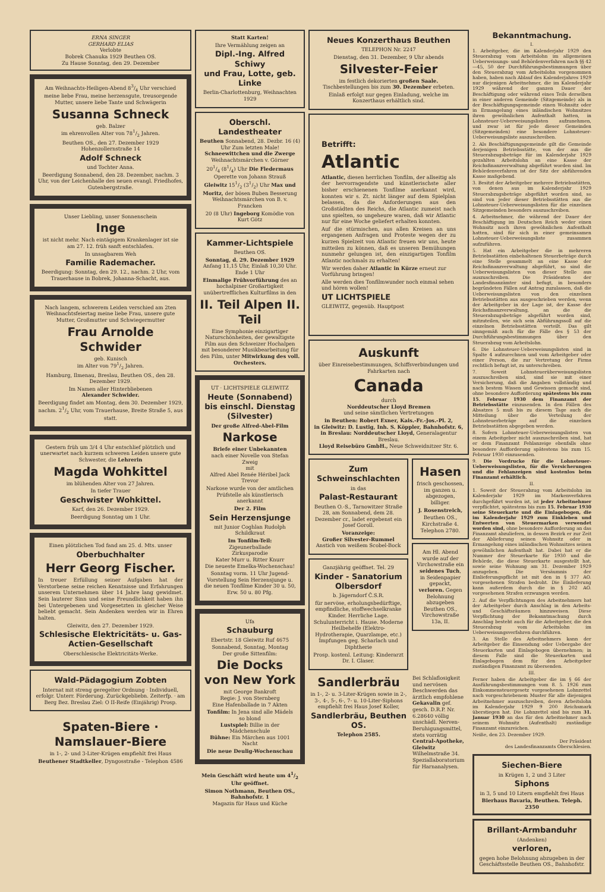ERNA SINGER
GERHARD ELIAS
Verlobte
Bobrek Chanuka 1929 Beuthen OS.
Zu Hause Sonntag, den 29. Dezember
Am Weihnachts-Heiligen-Abend 83/4 Uhr verschied meine liebe Frau, meine herzensgute, treusorgende Mutter, unsere liebe Tante und Schwägerin
Susanna Schneck
geb. Balzer
im ehrenvollen Alter von 781/2 Jahren.
Beuthen OS., den 27. Dezember 1929
Hohenzollernstraße 14
Adolf Schneck
und Tochter Anna.
Beerdigung Sonnabend, den 28. Dezember, nachm. 3 Uhr, von der Leichenhalle des neuen evangl. Friedhofes, Gutenbergstraße.
Unser Liebling, unser Sonnenschein
Inge
ist nicht mehr. Nach eintägigem Krankenlager ist sie am 27. 12. früh sanft entschlafen.
In unsagbarem Weh
Familie Rademacher.
Beerdigung: Sonntag, den 29. 12., nachm. 2 Uhr, vom Trauerhause in Bobrek, Johanna-Schacht, aus.
Nach langem, schwerem Leiden verschied am 2ten Weihnachtsfeiertag meine liebe Frau, unsere gute Mutter, Großmutter und Schwiegermutter
Frau Arnolde Schwider
geb. Kunisch
im Alter von 791/2 Jahren.
Hamburg, Ilmenau, Breslau, Beuthen OS., den 28. Dezember 1929.
Im Namen aller Hinterbliebenen
Alexander Schwider.
Beerdigung findet am Montag, dem 30. Dezember 1929, nachm. 21/2 Uhr, vom Trauerhause, Breite Straße 5, aus statt.
Gestern früh um 3/4 4 Uhr entschlief plötzlich und unerwartet nach kurzem schweren Leiden unsere gute Schwester, die Lehrerin
Magda Wohkittel
im blühenden Alter von 27 Jahren.
In tiefer Trauer
Geschwister Wohkittel.
Karf, den 26. Dezember 1929.
Beerdigung Sonntag um 1 Uhr.
Einen plötzlichen Tod fand am 25. d. Mts. unser
Oberbuchhalter
Herr Georg Fischer.
In treuer Erfüllung seiner Aufgaben hat der Verstorbene seine reichen Kenntnisse und Erfahrungen unserem Unternehmen über 14 Jahre lang gewidmet. Sein lauterer Sinn und seine Freundlichkeit haben ihn bei Untergebenen und Vorgesetzten in gleicher Weise beliebt gemacht. Sein Andenken werden wir in Ehren halten.
Gleiwitz, den 27. Dezember 1929.
Schlesische Elektricitäts- u. Gas-Actien-Gesellschaft
Oberschlesische Elektricitäts-Werke.
Wald-Pädagogium Zobten
Internat mit streng geregelter Ordnung · Individuell, erfolgr. Unterr. Förderung. Zurückgebliebn. Zeiterfp. · am Berg Bez. Breslau Ziel: O II-Reife (Einjährig) Prosp.
Spaten-Biere · Namslauer-Biere
in 1-, 2- und 3-Liter-Krügen empfiehlt frei Haus
Beuthener Stadtkeller, Dyngosstraße - Telephon 4586
Statt Karten!
Ihre Vermählung zeigen an
Dipl.-Ing. Alfred Schiwy
und Frau, Lotte, geb. Linke
Berlin-Charlottenburg, Weihnachten 1929
Oberschl. Landestheater
Beuthen Sonnabend, 28. Dezbr. 16 (4) Uhr Zum letzten Male! Schneewittchen und die Zwerge Weihnachtsmärchen v. Görner
201/4 (81/4) Uhr Die Fledermaus Operette von Johann Strauß
Gleiwitz 151/2 (31/2) Uhr Max und Moritz, der bösen Buben Besserung Weihnachtsmärchen von B. v. Francken
20 (8 Uhr) Ingeborg Komödie von Kurt Götz
Kammer-Lichtspiele
Beuthen OS.
Sonntag, d. 29. Dezember 1929
Anfang 11,15 Uhr, Einlaß 10,30 Uhr. Ende 1 Uhr
Einmalige Frühvorführung des an hochalpiner Großartigkeit unübertrefflichen Kulturfilms in den
II. Teil Alpen II. Teil
Eine Symphonie einzigartiger Naturschönheiten, der gewaltigste Film aus den Schweizer Hochalpen mit besonderer Musikbearbeitung für den Film, unter Mitwirkung des voll. Orchesters.
UT · LICHTSPIELE GLEIWITZ
Heute (Sonnabend) bis einschl. Dienstag (Silvester)
Der große Alfred-Abel-Film
Narkose
Briefe einer Unbekannten
nach einer Novelle von Stefan Zweig
mit
Alfred Abel Renée Héribel Jack Trevor
Narkose wurde von der amtlichen Prüfstelle als künstlerisch anerkannt
Der 2. Film
Sein Herzensjunge
mit Junior Coghlan Rudolph Schildkraut
Im Tonfilm-Teil:
Zigeunerballade
Zirkusparodie
Kater Murr u. Ritter Knurr
Die neueste Emelka-Wochenschau!
Sonntag vorm. 11 Uhr Jugend-Vorstellung Sein Herzensjunge u. die neuen Tonfilme Kinder 30 u. 50, Erw. 50 u. 80 Pfg.
Ufa
Schauburg
Ebertstr. 18 Gleiwitz Ruf 4675
Sonnabend, Sonntag, Montag
Der große Sittenfilm:
Die Docks von New York
mit George Bankroft
Regie: J. von Sternberg
Eine Hafenballade in 7 Akten
Tonfilm: In Jena sind alle Mädels so blond
Lustspiel: Billie in der Mädchenschule
Bühne: Ein Märchen aus 1001 Nacht
Die neue Deulig-Wochenschau
Mein Geschäft wird heute um 41/2 Uhr geöffnet.
Simon Nothmann, Beuthen OS., Bahnhofstr. 1
Magazin für Haus und Küche
Neues Konzerthaus Beuthen
TELEPHON Nr. 2247
Dienstag, den 31. Dezember, 9 Uhr abends
Silvester-Feier
im festlich dekorierten großen Saale.
Tischbestellungen bis zum 30. Dezember erbeten.
Einlaß erfolgt nur gegen Einladung, welche im Konzerthaus erhältlich sind.
Betrifft:
Atlantic
Atlantic, diesen herrlichen Tonfilm, der allseitig als der hervorragendste und künstlerischste aller bisher erschienenen Tonfilme anerkannt wird, konnten wir s. Zt. nicht länger auf dem Spielplan belassen, da die Anforderungen aus den Großstädten des Reichs, die Atlantic zumeist nach uns spielten, so ungeheure waren, daß wir Atlantic nur für eine Woche geliefert erhalten konnten.
Auf die stürmischen, aus allen Kreisen an uns ergangenen Anfragen und Proteste wegen der zu kurzen Spielzeit von Atlantic freuen wir uns, heute mitteilen zu können, daß es unseren Bemühungen nunmehr gelungen ist, den einzigartigen Tonfilm Atlantic nochmals zu erhalten!
Wir werden daher Atlantic in Kürze erneut zur Vorführung bringen!
Alle werden dies Tonfilmwunder noch einmal sehen und hören wollen!
UT LICHTSPIELE
GLEIWITZ, gegenüb. Hauptpost
Auskunft
über Einreisebestimmungen, Schiffsverbindungen und Fahrkarten nach
Canada
durch
Norddeutscher Lloyd Bremen
und seine sämtlichen Vertretungen
in Beuthen: Robert Exner, Kais.-Fr.-Jos.-Pl. 2,
in Gleiwitz: D. Lustig, Inh. S. Köppler, Bahnhofstr. 6,
in Breslau: Norddeutscher Lloyd, Generalagentur Breslau.
Lloyd Reisebüro GmbH., Neue Schweidnitzer Str. 6.
Zum Schweinschlachten
in das
Palast-Restaurant
Beuthen O.-S., Tarnowitzer Straße 28, am Sonnabend, dem 28. Dezember cr., ladet ergebenst ein Josef Goroll.
Voranzeige:
Großer Silvester-Rummel
Anstich von weißem Scobel-Bock
Ganzjährig geöffnet. Tel. 29
Kinder - Sanatorium Olbersdorf
b. Jägerndorf Č.S.R.
für nervöse, erholungsbedürftige, empfindliche, stoffwechselkranke Kinder. Herrliche Lage. Schulunterricht i. Hause. Moderne Heilbehelfe (Elektro-Hydrotherapie, Quarzlampe, etc.) Impfungen geg. Scharlach und Diphtherie
Prosp. kostenl. Leitung: Kinderarzt Dr. I. Glaser.
Hasen
frisch geschossen, im ganzen u. abgezogen, billiger.
J. Rosenstreich,
Beuthen OS., Kirchstraße 4. Telephon 2780.
Am Hl. Abend wurde auf der Virchowstraße ein seidenes Tuch, in Seidenpapier gepackt, verloren. Gegen Belohnung abzugeben Beuthen OS., Virchowstraße 13a, II.
Sandlerbräu
in 1-, 2- u. 3-Liter-Krügen sowie in 2-, 3-, 4-, 5-, 6-, 7- u. 10-Liter-Siphons empfiehlt frei Haus Josef Koller,
Sandlerbräu, Beuthen OS.
Telephon 2585.
Bei Schlaflosigkeit und nervösen Beschwerden das ärztlich empfohlene Gekavalin gef. gesch. D.R.P. Nr. 6.28640 völlig unschädl. Nerven-Beruhigungsmittel, stets vorrätig Central-Apotheke, Gleiwitz Wilhelmstraße 34. Speziallaboratorium für Harnanalysen.
Bekanntmachung.
I.
1. Arbeitgeber, die im Kalenderjahr 1929 den Steuerabzug vom Arbeitslohn im allgemeinen Ueberweisungs- und Behördenverfahren nach §§ 42—45, 50 der Durchführungsbestimmungen über den Steuerabzug vom Arbeitslohn vorgenommen haben, haben nach Ablauf des Kalenderjahres 1929 nur diejenigen Arbeitnehmer, die im Kalenderjahr 1929 während der ganzen Dauer der Beschäftigung oder während eines Teils derselben in einer anderen Gemeinde (Sitzgemeinde) als in der Beschäftigungsgemeinde einen Wohnsitz oder in Ermangelung eines inländischen Wohnsitzes ihren gewöhnlichen Aufenthalt hatten, in Lohnsteuer-Ueberweisungslisten aufzunehmen, und zwar ist für jede dieser Gemeinden (Sitzgemeinden) eine besondere Lohnsteuer-Ueberweisungsliste auszuschreiben.
2. Als Beschäftigungsgemeinde gilt die Gemeinde derjenigen Betriebsstätte, von der aus die Steuerabzugsbeträge für im Kalenderjahr 1929 gezahlten Arbeitslohn an eine Kasse der Reichsfinanzverwaltung abgeführt worden sind. Im Behördenverfahren ist der Sitz der abführenden Kasse maßgebend.
3. Besitzt der Arbeitgeber mehrere Betriebsstätten, von denen aus im Kalenderjahr 1929 Steuerabzugsbeträge abgeführt worden sind, so sind von jeder dieser Betriebsstätten aus die Lohnsteuer-Ueberweisungslisten für die einzelnen Sitzgemeinden besonders auszuschreiben.
4. Arbeitnehmer, die während der Dauer der Beschäftigung im Deutschen Reich weder einen Wohnsitz noch ihren gewöhnlichen Aufenthalt hatten, sind für sich in einer gemeinsamen Lohnsteuer-Ueberweisungsliste zusammen aufzuführen.
5. Hat ein Arbeitgeber die in mehreren Betriebsstätten einbehaltenen Steuerbeträge durch eine Stelle gesammelt an eine Kasse der Reichsfinanzverwaltung abgeführt, so sind die Ueberweisungslisten von dieser Stelle aus auszuschreiben. Die Präsidenten der Landesfinanzämter sind befugt, in besonders begründeten Fällen auf Antrag zuzulassen, daß die Ueberweisungslisten von den einzelnen Betriebsstätten aus ausgeschrieben werden, wenn der Arbeitgeber in der Lage ist, der Kasse der Reichsfinanzverwaltung, an die die Steuerabzugsbeträge abgeführt worden sind, mitzuteilen, wie sich sein Abführungssoll auf die einzelnen Betriebsstätten verteilt. Das gilt sinngemäß auch für die Fälle des § 53 der Durchführungsbestimmungen über den Steuerabzug vom Arbeitslohn.
6. Die Lohnsteuer-Ueberweisungslisten sind in Spalte 4 aufzurechnen und vom Arbeitgeber oder einer Person, die zur Vertretung der Firma rechtlich befugt ist, zu unterschreiben.
7. Soweit Lohnsteuerüberweisungslisten auszuschreiben sind, sind sie mit einer Versicherung, daß die Angaben vollständig und nach bestem Wissen und Gewissen gemacht sind, ohne besondere Aufforderung spätestens bis zum 15. Februar 1930 dem Finanzamt der Betriebsstätte einzusenden. In den Fällen des Absatzes 5 muß bis zu diesem Tage auch die Mitteilung über die Verteilung der Lohnsteuerbeträge auf die einzelnen Betriebsstätten abgegeben werden.
8. Sofern Lohnsteuer-Ueberweisungslisten von einem Arbeitgeber nicht auszuschreiben sind, hat er dem Finanzamt Fehlanzeige ebenfalls ohne besondere Aufforderung spätestens bis zum 15. Februar 1930 einzusenden.
9. Die Vordrucke für die Lohnsteuer-Ueberweisungslisten, für die Versicherungen und die Fehlanzeigen sind kostenlos beim Finanzamt erhältlich.
II.
1. Soweit der Steuerabzug vom Arbeitslohn im Kalenderjahr 1929 im Markenverfahren durchgeführt worden ist, ist jeder Arbeitnehmer verpflichtet, spätestens bis zum 15. Februar 1930 seine Steuerkarte und die Einlagebogen, die im Kalenderjahr 1929 zum Einkleben und Entwerten von Steuermarken verwendet worden sind, ohne besondere Aufforderung an das Finanzamt abzuliefern, in dessen Bezirk er zur Zeit der Ablieferung seinen Wohnsitz oder in Ermangelung eines inländischen Wohnsitzes seinen gewöhnlichen Aufenthalt hat. Dabei hat er die Nummer der Steuerkarte für 1930 und die Behörde, die diese Steuerkarte ausgestellt hat, sowie seine Wohnung am 31. Dezember 1929 anzugeben. Die Versäumnis der Einlieferungspflicht ist mit den in § 377 AO. vorgesehenen Strafen bedroht. Die Einlieferung kann außerdem durch die in § 202 AO. vorgesehenen Strafen erzwungen werden.
2. Auf die Verpflichtungen des Arbeitnehmers hat der Arbeitgeber durch Anschlag in den Arbeits- und Geschäftsräumen hinzuweisen. Diese Verpflichtung der Bekanntmachung durch Anschlag besteht auch für die Arbeitgeber, die den Steuerabzug vom Arbeitslohn im Ueberweisungsverfahren durchführen.
3. An Stelle des Arbeitnehmers kann der Arbeitgeber die Einsendung oder Uebergabe der Steuerkarten und Einlagebogen übernehmen; in diesem Falle sind die Steuerkarten und Einlagebogen dem für den Arbeitgeber zuständigen Finanzamt zu übersenden.
III.
Ferner haben die Arbeitgeber die im § 66 der Ausführungsbestimmungen vom 8. 5. 1926 zum Einkommensteuergesetz vorgesehenen Lohnzettel nach vorgeschriebenem Muster für alle diejenigen Arbeitnehmer auszuschreiben, deren Arbeitslohn im Kalenderjahr 1929 9 200 Reichsmark überstiegen hat. Die Lohnzettel sind bis zum 31. Januar 1930 an das für den Arbeitnehmer nach seinem Wohnsitz (Aufenthalt) zuständige Finanzamt einzureichen.
Neiße, den 23. Dezember 1929.
Der Präsident
des Landesfinanzamts Oberschlesien.
Siechen-Biere
in Krügen 1, 2 und 3 Liter
Siphons
in 3, 5 und 10 Litern empfiehlt frei Haus
Bierhaus Bavaria, Beuthen. Teleph. 2350
Brillant-Armbanduhr
(Andenken)
verloren,
gegen hohe Belohnung abzugeben in der Geschäftsstelle Beuthen OS., Bahnhofstr.